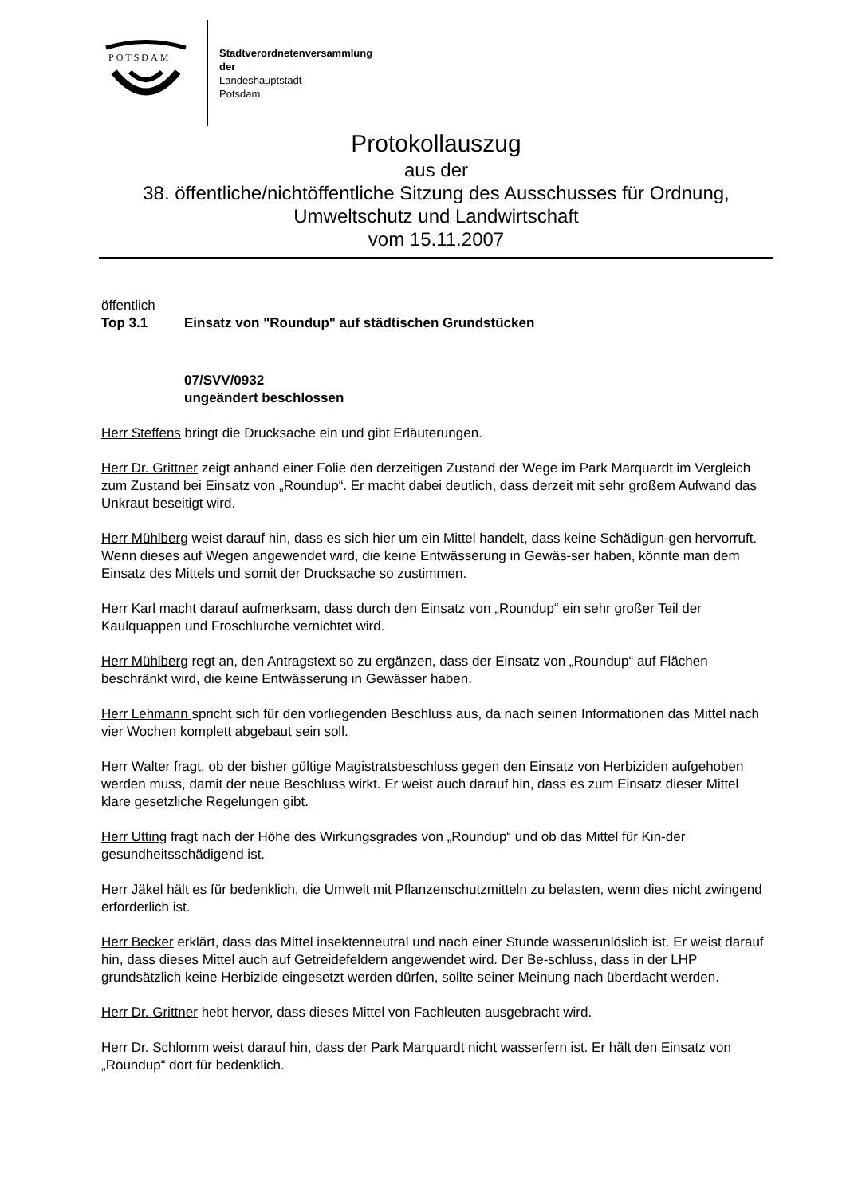POTSDAM
Stadtverordnetenversammlung
der
Landeshauptstadt
Potsdam
Protokollauszug
aus der
38. öffentliche/nichtöffentliche Sitzung des Ausschusses für Ordnung, Umweltschutz und Landwirtschaft
vom 15.11.2007
öffentlich
Top 3.1 Einsatz von "Roundup" auf städtischen Grundstücken
07/SVV/0932
ungeändert beschlossen
Herr Steffens bringt die Drucksache ein und gibt Erläuterungen.
Herr Dr. Grittner zeigt anhand einer Folie den derzeitigen Zustand der Wege im Park Marquardt im Vergleich zum Zustand bei Einsatz von „Roundup“. Er macht dabei deutlich, dass derzeit mit sehr großem Aufwand das Unkraut beseitigt wird.
Herr Mühlberg weist darauf hin, dass es sich hier um ein Mittel handelt, dass keine Schädigun-gen hervorruft. Wenn dieses auf Wegen angewendet wird, die keine Entwässerung in Gewäs-ser haben, könnte man dem Einsatz des Mittels und somit der Drucksache so zustimmen.
Herr Karl macht darauf aufmerksam, dass durch den Einsatz von „Roundup“ ein sehr großer Teil der Kaulquappen und Froschlurche vernichtet wird.
Herr Mühlberg regt an, den Antragstext so zu ergänzen, dass der Einsatz von „Roundup“ auf Flächen beschränkt wird, die keine Entwässerung in Gewässer haben.
Herr Lehmann spricht sich für den vorliegenden Beschluss aus, da nach seinen Informationen das Mittel nach vier Wochen komplett abgebaut sein soll.
Herr Walter fragt, ob der bisher gültige Magistratsbeschluss gegen den Einsatz von Herbiziden aufgehoben werden muss, damit der neue Beschluss wirkt. Er weist auch darauf hin, dass es zum Einsatz dieser Mittel klare gesetzliche Regelungen gibt.
Herr Utting fragt nach der Höhe des Wirkungsgrades von „Roundup“ und ob das Mittel für Kin-der gesundheitsschädigend ist.
Herr Jäkel hält es für bedenklich, die Umwelt mit Pflanzenschutzmitteln zu belasten, wenn dies nicht zwingend erforderlich ist.
Herr Becker erklärt, dass das Mittel insektenneutral und nach einer Stunde wasserunlöslich ist. Er weist darauf hin, dass dieses Mittel auch auf Getreidefeldern angewendet wird. Der Be-schluss, dass in der LHP grundsätzlich keine Herbizide eingesetzt werden dürfen, sollte seiner Meinung nach überdacht werden.
Herr Dr. Grittner hebt hervor, dass dieses Mittel von Fachleuten ausgebracht wird.
Herr Dr. Schlomm weist darauf hin, dass der Park Marquardt nicht wasserfern ist. Er hält den Einsatz von „Roundup“ dort für bedenklich.